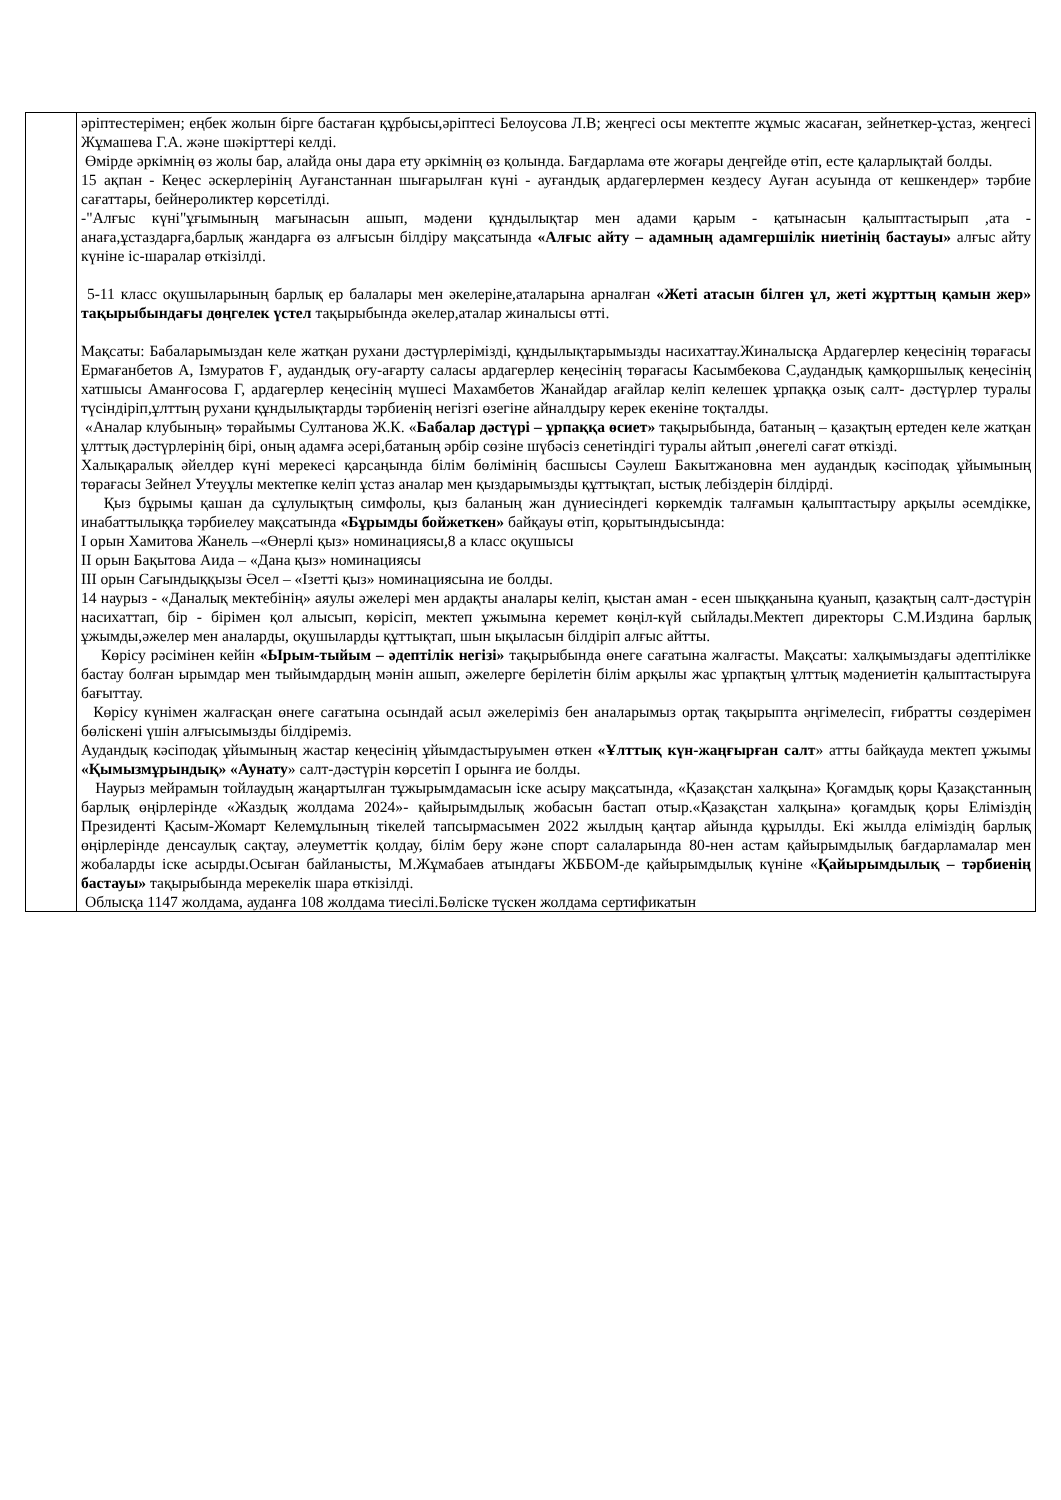| | әріптестерімен; еңбек жолын бірге бастаған құрбысы,әріптесі Белоусова Л.В; жеңгесі осы мектепте жұмыс жасаған, зейнеткер-ұстаз, жеңгесі Жұмашева Г.А. және шәкірттері келді. Өмірде әркімнің өз жолы бар, алайда оны дара ету әркімнің өз қолында. Бағдарлама өте жоғары деңгейде өтіп, есте қаларлықтай болды. 15 ақпан - Кеңес әскерлерінің Ауғанстаннан шығарылған күні - ауғандық ардагерлермен кездесу Ауған асуында от кешкендер» тәрбие сағаттары, бейнероликтер көрсетілді. -"Алғыс күні"ұғымының мағынасын ашып, мәдени құндылықтар мен адами қарым - қатынасын қалыптастырып ,ата - анаға,ұстаздарға,барлық жандарға өз алғысын білдіру мақсатында «Алғыс айту – адамның адамгершілік ниетінің бастауы» алғыс айту күніне іс-шаралар өткізілді. 5-11 класс оқушыларының барлық ер балалары мен әкелеріне,аталарына арналған «Жеті атасын білген ұл, жеті жұрттың қамын жер» тақырыбындағы дөңгелек үстел тақырыбында әкелер,аталар жиналысы өтті. Мақсаты: Бабаларымыздан келе жатқан рухани дәстүрлерімізді, құндылықтарымызды насихаттау.Жиналысқа Ардагерлер кеңесінің төрағасы Ермағанбетов А, Ізмуратов Ғ, аудандық оғу-ағарту саласы ардагерлер кеңесінің төрағасы Касымбекова С,аудандық қамқоршылық кеңесінің хатшысы Аманғосова Г, ардагерлер кеңесінің мүшесі Махамбетов Жанайдар ағайлар келіп келешек ұрпаққа озық салт- дәстүрлер туралы түсіндіріп,ұлттың рухани құндылықтарды тәрбиенің негізгі өзегіне айналдыру керек екеніне тоқталды. «Аналар клубының» төрайымы Султанова Ж.К. « Бабалар дәстүрі – ұрпаққа өсиет» тақырыбында, батаның – қазақтың ертеден келе жатқан ұлттық дәстүрлерінің бірі, оның адамға әсері,батаның әрбір сөзіне шүбәсіз сенетіндігі туралы айтып ,өнегелі сағат өткізді. Халықаралық әйелдер күні мерекесі қарсаңында білім бөлімінің басшысы Сәулеш Бакытжановна мен аудандық кәсіподақ ұйымының төрағасы Зейнел Утеуұлы мектепке келіп ұстаз аналар мен қыздарымызды құттықтап, ыстық лебіздерін білдірді. Қыз бұрымы қашан да сұлулықтың симфолы, қыз баланың жан дүниесіндегі көркемдік талғамын қалыптастыру арқылы әсемдікке, инабаттылыққа тәрбиелеу мақсатында «Бұрымды бойжеткен» байқауы өтіп, қорытындысында: І орын Хамитова Жанель –«Өнерлі қыз» номинациясы,8 а класс оқушысы ІІ орын Бақытова Аида – «Дана қыз» номинациясы ІІІ орын Сағындыққызы Әсел – «Ізетті қыз» номинациясына ие болды. 14 наурыз - «Даналық мектебінің» аяулы әжелері мен ардақты аналары келіп, қыстан аман - есен шыққанына қуанып, қазақтың салт-дәстүрін насихаттап, бір - бірімен қол алысып, көрісіп, мектеп ұжымына керемет көңіл-күй сыйлады.Мектеп директоры С.М.Издина барлық ұжымды,әжелер мен аналарды, оқушыларды құттықтап, шын ықыласын білдіріп алғыс айтты. Көрісу рәсімінен кейін «Ырым-тыйым – әдептілік негізі» тақырыбында өнеге сағатына жалғасты. Мақсаты: халқымыздағы әдептілікке бастау болған ырымдар мен тыйымдардың мәнін ашып, әжелерге берілетін білім арқылы жас ұрпақтың ұлттық мәдениетін қалыптастыруға бағыттау. Көрісу күнімен жалғасқан өнеге сағатына осындай асыл әжелеріміз бен аналарымыз ортақ тақырыпта әңгімелесіп, ғибратты сөздерімен бөліскені үшін алғысымызды білдіреміз. Аудандық кәсіподақ ұйымының жастар кеңесінің ұйымдастыруымен өткен «Ұлттық күн-жаңғырған салт » атты байқауда мектеп ұжымы «Қымызмұрындық» «Аунату » салт-дәстүрін көрсетіп І орынға ие болды. Наурыз мейрамын тойлаудың жаңартылған тұжырымдамасын іске асыру мақсатында, «Қазақстан халқына» Қоғамдық қоры Қазақстанның барлық өңірлерінде «Жаздық жолдама 2024»- қайырымдылық жобасын бастап отыр.«Қазақстан халқына» қоғамдық қоры Еліміздің Президенті Қасым-Жомарт Келемұлының тікелей тапсырмасымен 2022 жылдың қаңтар айында құрылды. Екі жылда еліміздің барлық өңірлерінде денсаулық сақтау, әлеуметтік қолдау, білім беру және спорт салаларында 80-нен астам қайырымдылық бағдарламалар мен жобаларды іске асырды.Осыған байланысты, М.Жұмабаев атындағы ЖББОМ-де қайырымдылық күніне « Қайырымдылық – тәрбиенің бастауы» тақырыбында мерекелік шара өткізілді. Облысқа 1147 жолдама, ауданға 108 жолдама тиесілі.Бөліске түскен жолдама сертификатын |